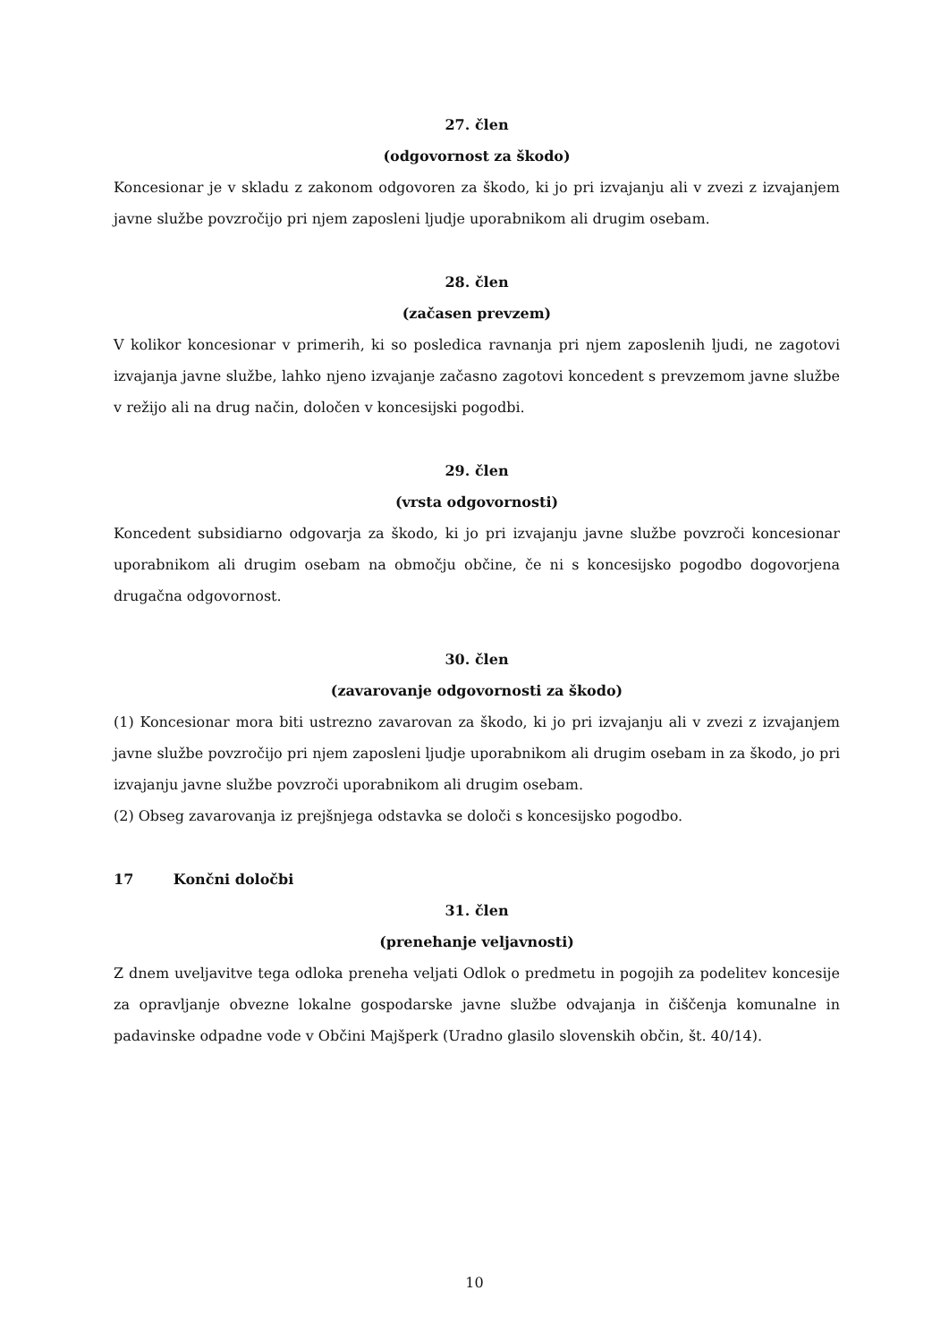27. člen
(odgovornost za škodo)
Koncesionar je v skladu z zakonom odgovoren za škodo, ki jo pri izvajanju ali v zvezi z izvajanjem javne službe povzročijo pri njem zaposleni ljudje uporabnikom ali drugim osebam.
28. člen
(začasen prevzem)
V kolikor koncesionar v primerih, ki so posledica ravnanja pri njem zaposlenih ljudi, ne zagotovi izvajanja javne službe, lahko njeno izvajanje začasno zagotovi koncedent s prevzemom javne službe v režijo ali na drug način, določen v koncesijski pogodbi.
29. člen
(vrsta odgovornosti)
Koncedent subsidiarno odgovarja za škodo, ki jo pri izvajanju javne službe povzroči koncesionar uporabnikom ali drugim osebam na območju občine, če ni s koncesijsko pogodbo dogovorjena drugačna odgovornost.
30. člen
(zavarovanje odgovornosti za škodo)
(1) Koncesionar mora biti ustrezno zavarovan za škodo, ki jo pri izvajanju ali v zvezi z izvajanjem javne službe povzročijo pri njem zaposleni ljudje uporabnikom ali drugim osebam in za škodo, jo pri izvajanju javne službe povzroči uporabnikom ali drugim osebam.
(2) Obseg zavarovanja iz prejšnjega odstavka se določi s koncesijsko pogodbo.
17 Končni določbi
31. člen
(prenehanje veljavnosti)
Z dnem uveljavitve tega odloka preneha veljati Odlok o predmetu in pogojih za podelitev koncesije za opravljanje obvezne lokalne gospodarske javne službe odvajanja in čiščenja komunalne in padavinske odpadne vode v Občini Majšperk (Uradno glasilo slovenskih občin, št. 40/14).
10